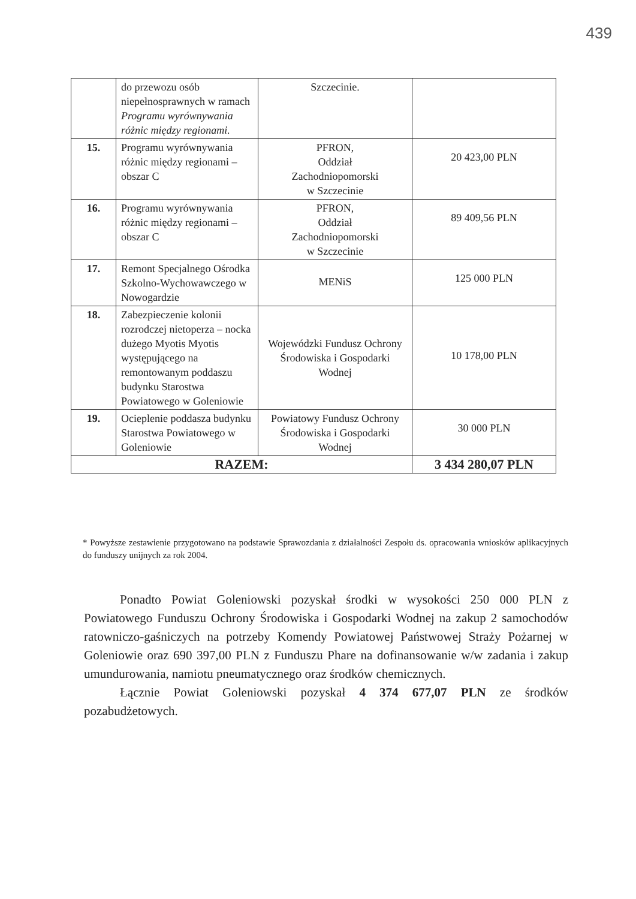439
| | do przewozu osób niepełnosprawnych w ramach Programu wyrównywania różnic między regionami. | Szczecinie. | |
| 15. | Programu wyrównywania różnic między regionami – obszar C | PFRON, Oddział Zachodniopomorski w Szczecinie | 20 423,00 PLN |
| 16. | Programu wyrównywania różnic między regionami – obszar C | PFRON, Oddział Zachodniopomorski w Szczecinie | 89 409,56 PLN |
| 17. | Remont Specjalnego Ośrodka Szkolno-Wychowawczego w Nowogardzie | MENiS | 125 000 PLN |
| 18. | Zabezpieczenie kolonii rozrodczej nietoperza – nocka dużego Myotis Myotis występującego na remontowanym poddaszu budynku Starostwa Powiatowego w Goleniowie | Wojewódzki Fundusz Ochrony Środowiska i Gospodarki Wodnej | 10 178,00 PLN |
| 19. | Ocieplenie poddasza budynku Starostwa Powiatowego w Goleniowie | Powiatowy Fundusz Ochrony Środowiska i Gospodarki Wodnej | 30 000 PLN |
| RAZEM: | | | 3 434 280,07 PLN |
* Powyższe zestawienie przygotowano na podstawie Sprawozdania z działalności Zespołu ds. opracowania wniosków aplikacyjnych do funduszy unijnych za rok 2004.
Ponadto Powiat Goleniowski pozyskał środki w wysokości 250 000 PLN z Powiatowego Funduszu Ochrony Środowiska i Gospodarki Wodnej na zakup 2 samochodów ratowniczo-gaśniczych na potrzeby Komendy Powiatowej Państwowej Straży Pożarnej w Goleniowie oraz 690 397,00 PLN z Funduszu Phare na dofinansowanie w/w zadania i zakup umundurowania, namiotu pneumatycznego oraz środków chemicznych.
Łącznie Powiat Goleniowski pozyskał 4 374 677,07 PLN ze środków pozabudżetowych.